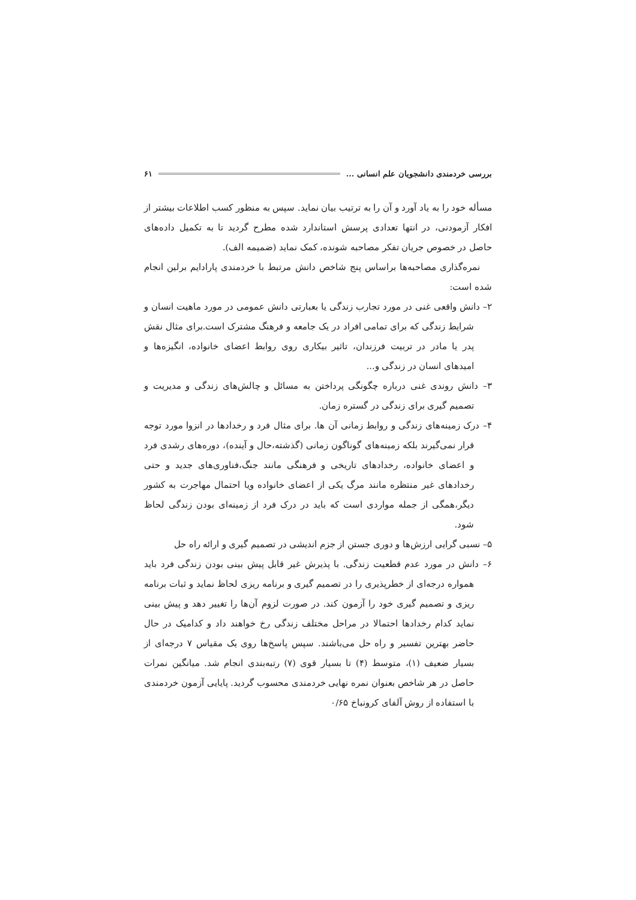بررسی خردمندی دانشجویان علم انسانی ... ۶۱
مسأله خود را به یاد آورد و آن را به ترتیب بیان نماید. سپس به منظور کسب اطلاعات بیشتر از افکار آزمودنی، در انتها تعدادی پرسش استاندارد شده مطرح گردید تا به تکمیل داده‌های حاصل در خصوص جریان تفکر مصاحبه شونده، کمک نماید (ضمیمه الف).
نمره‌گذاری مصاحبه‌ها براساس پنج شاخص دانش مرتبط با خردمندی پارادایم برلین انجام شده است:
۲– دانش واقعی غنی در مورد تجارب زندگی یا بعبارتی دانش عمومی در مورد ماهیت انسان و شرایط زندگی که برای تمامی افراد در یک جامعه و فرهنگ مشترک است.برای مثال نقش پدر یا مادر در تربیت فرزندان، تاثیر بیکاری روی روابط اعضای خانواده، انگیزه‌ها و امیدهای انسان در زندگی و...
۳– دانش روندی غنی درباره چگونگی پرداختن به مسائل و چالش‌های زندگی و مدیریت و تصمیم گیری برای زندگی در گستره زمان.
۴– درک زمینه‌های زندگی و روابط زمانی آن ها. برای مثال فرد و رخدادها در انزوا مورد توجه قرار نمی‌گیرند بلکه زمینه‌های گوناگون زمانی (گذشته،حال و آینده)، دوره‌های رشدی فرد و اعضای خانواده، رخدادهای تاریخی و فرهنگی مانند جنگ،فناوری‌های جدید و حتی رخدادهای غیر منتظره مانند مرگ یکی از اعضای خانواده ویا احتمال مهاجرت به کشور دیگر،همگی از جمله مواردی است که باید در درک فرد از زمینه‌ای بودن زندگی لحاظ شود.
۵– نسبی گرایی ارزش‌ها و دوری جستن از جزم اندیشی در تصمیم گیری و ارائه راه حل
۶– دانش در مورد عدم قطعیت زندگی. با پذیرش غیر قابل پیش بینی بودن زندگی فرد باید همواره درجه‌ای از خطرپذیری را در تصمیم گیری و برنامه ریزی لحاظ نماید و ثبات برنامه ریزی و تصمیم گیری خود را آزمون کند. در صورت لزوم آن‌ها را تغییر دهد و پیش بینی نماید کدام رخدادها احتمالا در مراحل مختلف زندگی رخ خواهند داد و کدامیک در حال حاضر بهترین تفسیر و راه حل می‌باشند. سپس پاسخ‌ها روی یک مقیاس ۷ درجه‌ای از بسیار ضعیف (۱)، متوسط (۴) تا بسیار قوی (۷) رتبه‌بندی انجام شد. میانگین نمرات حاصل در هر شاخص بعنوان نمره نهایی خردمندی محسوب گردید. پایایی آزمون خردمندی با استفاده از روش آلفای کرونباخ ۰/۶۵